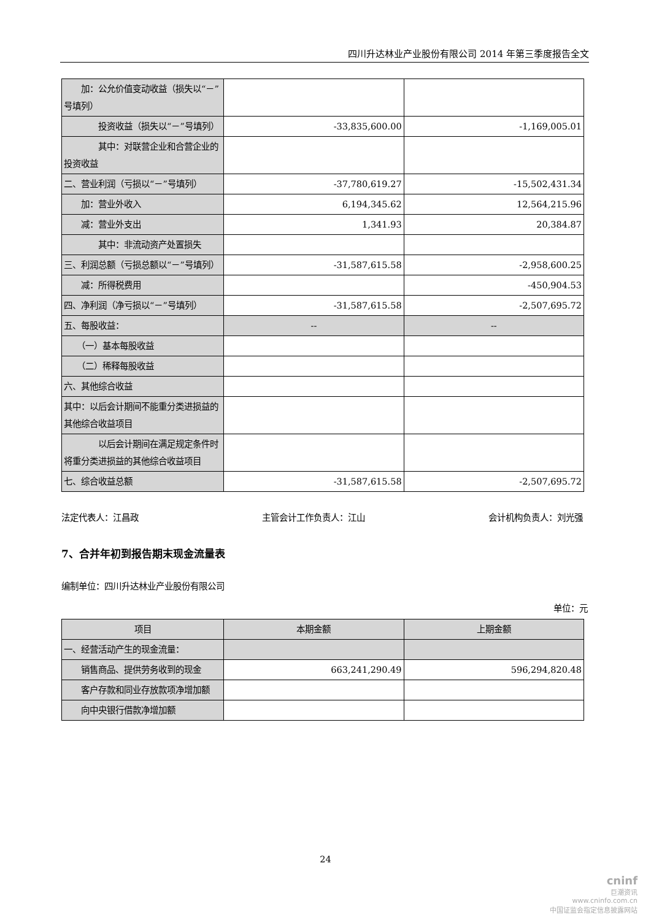四川升达林业产业股份有限公司 2014 年第三季度报告全文
| 加：公允价值变动收益（损失以“－”号填列） | | |
| 投资收益（损失以“－”号填列） | -33,835,600.00 | -1,169,005.01 |
| 其中：对联营企业和合营企业的投资收益 | | |
| 二、营业利润（亏损以“－”号填列） | -37,780,619.27 | -15,502,431.34 |
| 加：营业外收入 | 6,194,345.62 | 12,564,215.96 |
| 减：营业外支出 | 1,341.93 | 20,384.87 |
| 其中：非流动资产处置损失 | | |
| 三、利润总额（亏损总额以“－”号填列） | -31,587,615.58 | -2,958,600.25 |
| 减：所得税费用 | | -450,904.53 |
| 四、净利润（净亏损以“－”号填列） | -31,587,615.58 | -2,507,695.72 |
| 五、每股收益： | -- | -- |
| （一）基本每股收益 | | |
| （二）稀释每股收益 | | |
| 六、其他综合收益 | | |
| 其中：以后会计期间不能重分类进损益的其他综合收益项目 | | |
| 以后会计期间在满足规定条件时将重分类进损益的其他综合收益项目 | | |
| 七、综合收益总额 | -31,587,615.58 | -2,507,695.72 |
法定代表人：江昌政 主管会计工作负责人：江山 会计机构负责人：刘光强
7、合并年初到报告期末现金流量表
编制单位：四川升达林业产业股份有限公司
单位：元
| 项目 | 本期金额 | 上期金额 |
| --- | --- | --- |
| 一、经营活动产生的现金流量： | | |
| 销售商品、提供劳务收到的现金 | 663,241,290.49 | 596,294,820.48 |
| 客户存款和同业存放款项净增加额 | | |
| 向中央银行借款净增加额 | | |
24
cninf
巨潮资讯
www.cninfo.com.cn
中国证监会指定信息披露网站